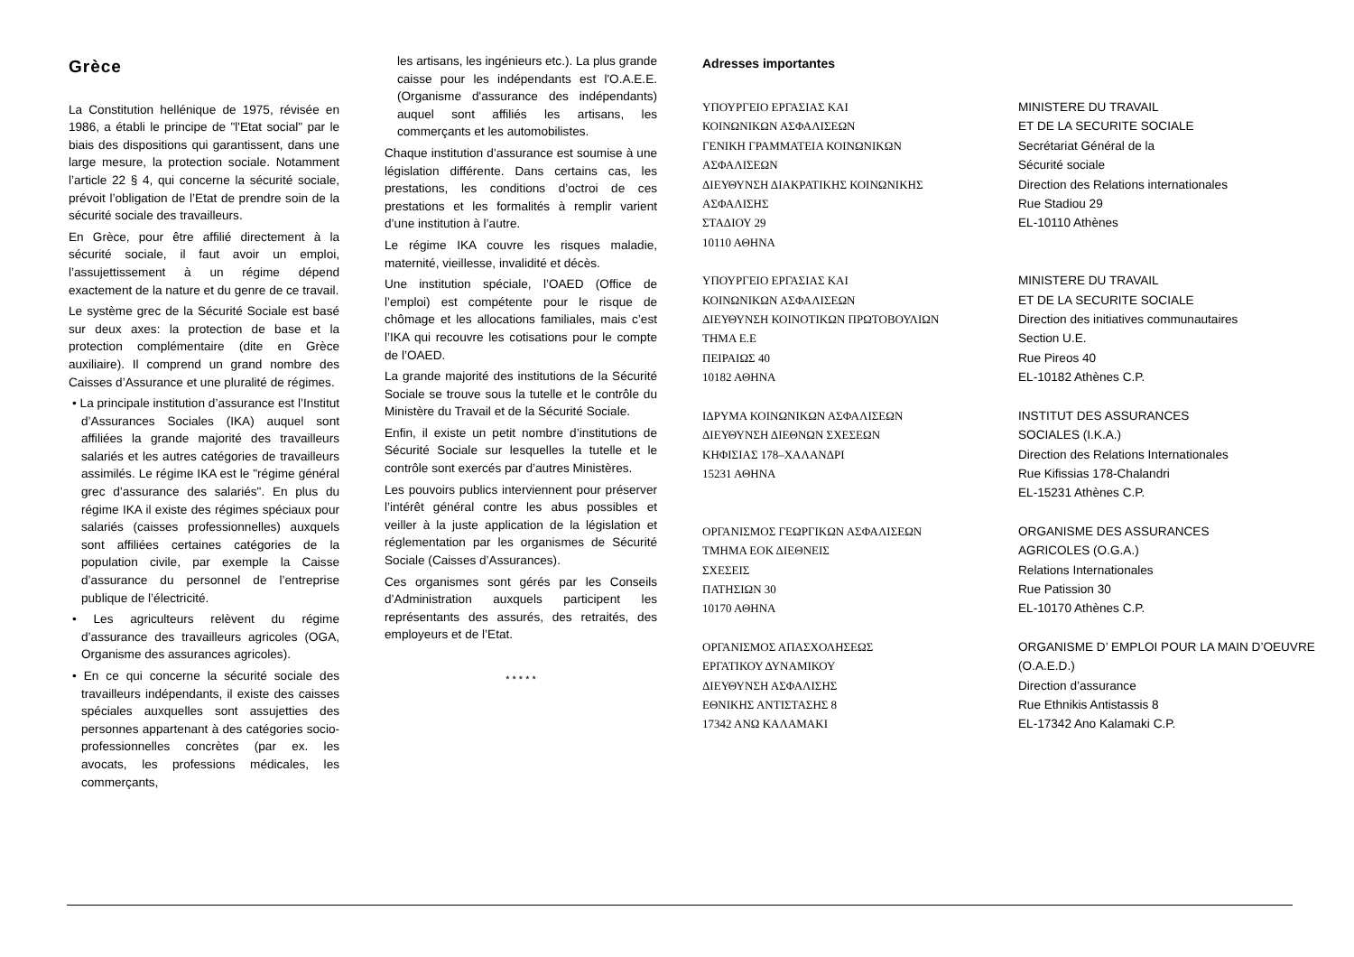Grèce
La Constitution hellénique de 1975, révisée en 1986, a établi le principe de "l'Etat social" par le biais des dispositions qui garantissent, dans une large mesure, la protection sociale. Notamment l’article 22 § 4, qui concerne la sécurité sociale, prévoit l’obligation de l’Etat de prendre soin de la sécurité sociale des travailleurs.
En Grèce, pour être affilié directement à la sécurité sociale, il faut avoir un emploi, l’assujettissement à un régime dépend exactement de la nature et du genre de ce travail.
Le système grec de la Sécurité Sociale est basé sur deux axes: la protection de base et la protection complémentaire (dite en Grèce auxiliaire). Il comprend un grand nombre des Caisses d’Assurance et une pluralité de régimes.
• La principale institution d’assurance est l’Institut d’Assurances Sociales (IKA) auquel sont affiliées la grande majorité des travailleurs salariés et les autres catégories de travailleurs assimilés. Le régime IKA est le "régime général grec d’assurance des salariés". En plus du régime IKA il existe des régimes spéciaux pour salariés (caisses professionnelles) auxquels sont affiliées certaines catégories de la population civile, par exemple la Caisse d’assurance du personnel de l’entreprise publique de l’électricité.
• Les agriculteurs relèvent du régime d’assurance des travailleurs agricoles (OGA, Organisme des assurances agricoles).
• En ce qui concerne la sécurité sociale des travailleurs indépendants, il existe des caisses spéciales auxquelles sont assujetties des personnes appartenant à des catégories socio-professionnelles concrètes (par ex. les avocats, les professions médicales, les commerçants,
les artisans, les ingénieurs etc.). La plus grande caisse pour les indépendants est l'O.A.E.E. (Organisme d'assurance des indépendants) auquel sont affiliés les artisans, les commerçants et les automobilistes.
Chaque institution d’assurance est soumise à une législation différente. Dans certains cas, les prestations, les conditions d’octroi de ces prestations et les formalités à remplir varient d’une institution à l’autre.
Le régime IKA couvre les risques maladie, maternité, vieillesse, invalidité et décès.
Une institution spéciale, l’OAED (Office de l’emploi) est compétente pour le risque de chômage et les allocations familiales, mais c’est l’IKA qui recouvre les cotisations pour le compte de l’OAED.
La grande majorité des institutions de la Sécurité Sociale se trouve sous la tutelle et le contrôle du Ministère du Travail et de la Sécurité Sociale.
Enfin, il existe un petit nombre d’institutions de Sécurité Sociale sur lesquelles la tutelle et le contrôle sont exercés par d’autres Ministères.
Les pouvoirs publics interviennent pour préserver l’intérêt général contre les abus possibles et veiller à la juste application de la législation et réglementation par les organismes de Sécurité Sociale (Caisses d’Assurances).
Ces organismes sont gérés par les Conseils d’Administration auxquels participent les représentants des assurés, des retraités, des employeurs et de l’Etat.
* * * * *
Adresses importantes
ΥΠΟΥΡΓΕΙΟ ΕΡΓΑΣΙΑΣ ΚΑΙ
ΚΟΙΝΩΝΙΚΩΝ ΑΣΦΑΛΙΣΕΩΝ
ΓΕΝΙΚΗ ΓΡΑΜΜΑΤΕΙΑ ΚΟΙΝΩΝΙΚΩΝ
ΑΣΦΑΛΙΣΕΩΝ
ΔΙΕΥΘΥΝΣΗ ΔΙΑΚΡΑΤΙΚΗΣ ΚΟΙΝΩΝΙΚΗΣ
ΑΣΦΑΛΙΣΗΣ
ΣΤΑΔΙΟΥ 29
10110 ΑΘΗΝΑ
MINISTERE DU TRAVAIL
ET DE LA SECURITE SOCIALE
Secrétariat Général de la
Sécurité sociale
Direction des Relations internationales
Rue Stadiou 29
EL-10110 Athènes
ΥΠΟΥΡΓΕΙΟ ΕΡΓΑΣΙΑΣ ΚΑΙ
ΚΟΙΝΩΝΙΚΩΝ ΑΣΦΑΛΙΣΕΩΝ
ΔΙΕΥΘΥΝΣΗ ΚΟΙΝΟΤΙΚΩΝ ΠΡΩΤΟΒΟΥΛΙΩΝ
ΤΗΜΑ Ε.Ε
ΠΕΙΡΑΙΩΣ 40
10182 ΑΘΗΝΑ
MINISTERE DU TRAVAIL
ET DE LA SECURITE SOCIALE
Direction des initiatives communautaires
Section U.E.
Rue Pireos 40
EL-10182 Athènes C.P.
ΙΔΡΥΜΑ ΚΟΙΝΩΝΙΚΩΝ ΑΣΦΑΛΙΣΕΩΝ
ΔΙΕΥΘΥΝΣΗ ΔΙΕΘΝΩΝ ΣΧΕΣΕΩΝ
ΚΗΦΙΣΙΑΣ 178–ΧΑΛΑΝΔΡΙ
15231 ΑΘΗΝΑ
INSTITUT DES ASSURANCES
SOCIALES (I.K.A.)
Direction des Relations Internationales
Rue Kifissias 178-Chalandri
EL-15231 Athènes C.P.
ΟΡΓΑΝΙΣΜΟΣ ΓΕΩΡΓΙΚΩΝ ΑΣΦΑΛΙΣΕΩΝ
ΤΜΗΜΑ ΕΟΚ ΔΙΕΘΝΕΙΣ
ΣΧΕΣΕΙΣ
ΠΑΤΗΣΙΩΝ 30
10170 ΑΘΗΝΑ
ORGANISME DES ASSURANCES
AGRICOLES (O.G.A.)
Relations Internationales
Rue Patission 30
EL-10170 Athènes C.P.
ΟΡΓΑΝΙΣΜΟΣ ΑΠΑΣΧΟΛΗΣΕΩΣ
ΕΡΓΑΤΙΚΟΥ ΔΥΝΑΜΙΚΟΥ
ΔΙΕΥΘΥΝΣΗ ΑΣΦΑΛΙΣΗΣ
ΕΘΝΙΚΗΣ ΑΝΤΙΣΤΑΣΗΣ 8
17342 ΑΝΩ ΚΑΛΑΜΑΚΙ
ORGANISME D’ EMPLOI POUR LA MAIN D’OEUVRE
(O.A.E.D.)
Direction d’assurance
Rue Ethnikis Antistassis 8
EL-17342 Ano Kalamaki C.P.